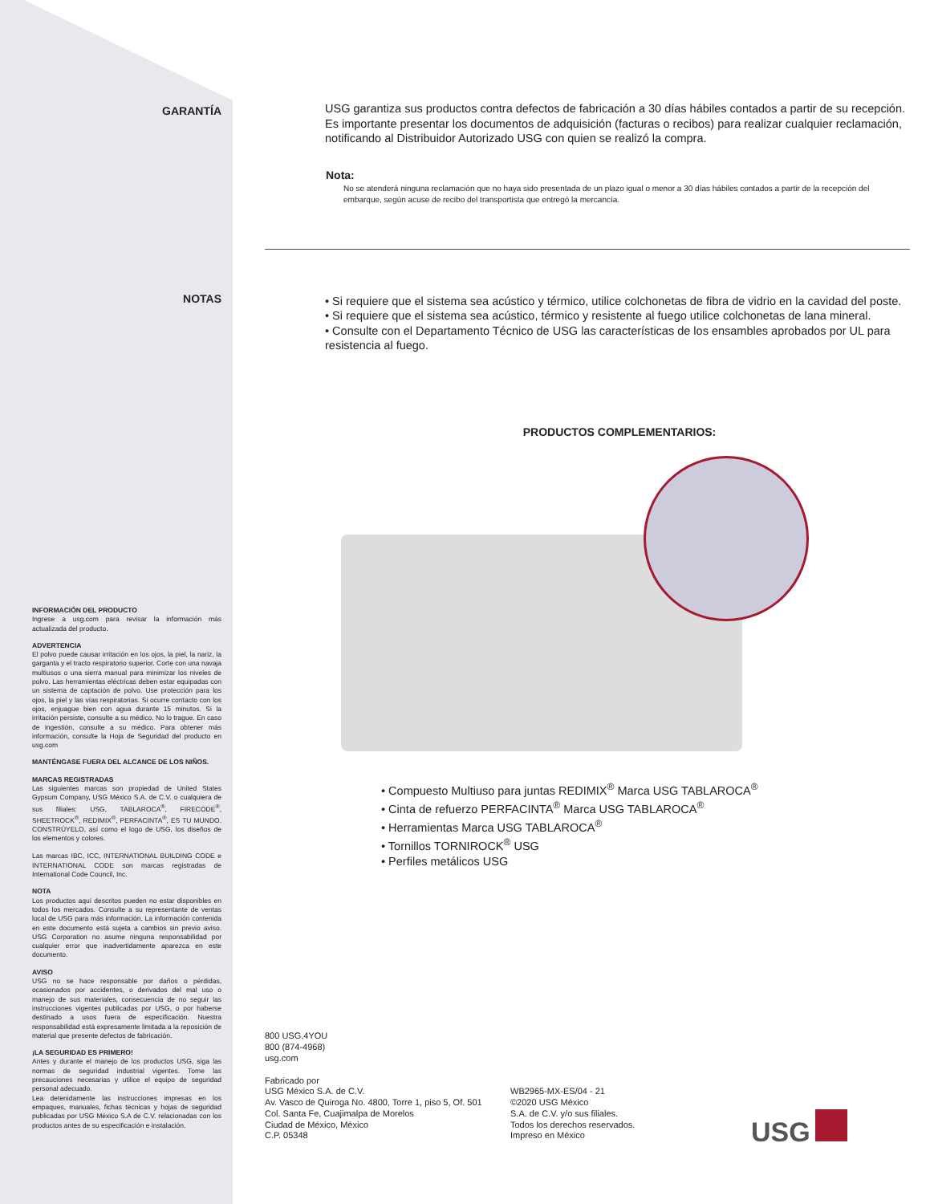GARANTÍA
NOTAS
INFORMACIÓN DEL PRODUCTO
Ingrese a usg.com para revisar la información más actualizada del producto.
ADVERTENCIA
El polvo puede causar irritación en los ojos, la piel, la nariz, la garganta y el tracto respiratorio superior. Corte con una navaja multiusos o una sierra manual para minimizar los niveles de polvo. Las herramientas eléctricas deben estar equipadas con un sistema de captación de polvo. Use protección para los ojos, la piel y las vías respiratorias. Si ocurre contacto con los ojos, enjuague bien con agua durante 15 minutos. Si la irritación persiste, consulte a su médico. No lo trague. En caso de ingestión, consulte a su médico. Para obtener más información, consulte la Hoja de Seguridad del producto en usg.com
MANTÉNGASE FUERA DEL ALCANCE DE LOS NIÑOS.
MARCAS REGISTRADAS
Las siguientes marcas son propiedad de United States Gypsum Company, USG México S.A. de C.V. o cualquiera de sus filiales: USG, TABLAROCA<sup>®</sup>, FIRECODE<sup>®</sup>, SHEETROCK<sup>®</sup>, REDIMIX<sup>®</sup>, PERFACINTA<sup>®</sup>, ES TU MUNDO. CONSTRÚYELO, así como el logo de USG, los diseños de los elementos y colores.
Las marcas IBC, ICC, INTERNATIONAL BUILDING CODE e INTERNATIONAL CODE son marcas registradas de International Code Council, Inc.
NOTA
Los productos aquí descritos pueden no estar disponibles en todos los mercados. Consulte a su representante de ventas local de USG para más información. La información contenida en este documento está sujeta a cambios sin previo aviso. USG Corporation no asume ninguna responsabilidad por cualquier error que inadvertidamente aparezca en este documento.
AVISO
USG no se hace responsable por daños o pérdidas, ocasionados por accidentes, o derivados del mal uso o manejo de sus materiales, consecuencia de no seguir las instrucciones vigentes publicadas por USG, o por haberse destinado a usos fuera de especificación. Nuestra responsabilidad está expresamente limitada a la reposición de material que presente defectos de fabricación.
¡LA SEGURIDAD ES PRIMERO!
Antes y durante el manejo de los productos USG, siga las normas de seguridad industrial vigentes. Tome las precauciones necesarias y utilice el equipo de seguridad personal adecuado.
Lea detenidamente las instrucciones impresas en los empaques, manuales, fichas técnicas y hojas de seguridad publicadas por USG México S.A de C.V. relacionadas con los productos antes de su especificación e instalación.
USG garantiza sus productos contra defectos de fabricación a 30 días hábiles contados a partir de su recepción. Es importante presentar los documentos de adquisición (facturas o recibos) para realizar cualquier reclamación, notificando al Distribuidor Autorizado USG con quien se realizó la compra.
Nota:
No se atenderá ninguna reclamación que no haya sido presentada de un plazo igual o menor a 30 días hábiles contados a partir de la recepción del embarque, según acuse de recibo del transportista que entregó la mercancía.
• Si requiere que el sistema sea acústico y térmico, utilice colchonetas de fibra de vidrio en la cavidad del poste.
• Si requiere que el sistema sea acústico, térmico y resistente al fuego utilice colchonetas de lana mineral.
• Consulte con el Departamento Técnico de USG las características de los ensambles aprobados por UL para resistencia al fuego.
PRODUCTOS COMPLEMENTARIOS:
• Compuesto Multiuso para juntas REDIMIX<sup>®</sup> Marca USG TABLAROCA<sup>®</sup>
• Cinta de refuerzo PERFACINTA<sup>®</sup> Marca USG TABLAROCA<sup>®</sup>
• Herramientas Marca USG TABLAROCA<sup>®</sup>
• Tornillos TORNIROCK<sup>®</sup> USG
• Perfiles metálicos USG
800 USG.4YOU
800 (874-4968)
usg.com
Fabricado por
USG México S.A. de C.V.
Av. Vasco de Quiroga No. 4800, Torre 1, piso 5, Of. 501
Col. Santa Fe, Cuajimalpa de Morelos
Ciudad de México, México
C.P. 05348
WB2965-MX-ES/04 - 21
©2020 USG México
S.A. de C.V. y/o sus filiales.
Todos los derechos reservados.
Impreso en México
USG